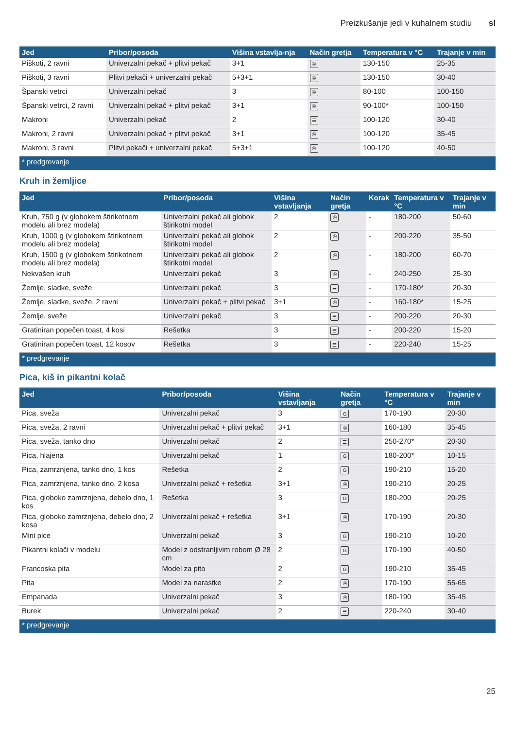Preizkušanje jedi v kuhalnem studiu sl
| Jed | Pribor/posoda | Višina vstavlja-nja | Način gretja | Temperatura v °C | Trajanje v min |
| --- | --- | --- | --- | --- | --- |
| Piškoti, 2 ravni | Univerzalni pekač + plitvi pekač | 3+1 | ✇ | 130-150 | 25-35 |
| Piškoti, 3 ravni | Plitvi pekači + univerzalni pekač | 5+3+1 | ✇ | 130-150 | 30-40 |
| Španski vetrci | Univerzalni pekač | 3 | ✇ | 80-100 | 100-150 |
| Španski vetrci, 2 ravni | Univerzalni pekač + plitvi pekač | 3+1 | ✇ | 90-100* | 100-150 |
| Makroni | Univerzalni pekač | 2 | ☰ | 100-120 | 30-40 |
| Makroni, 2 ravni | Univerzalni pekač + plitvi pekač | 3+1 | ✇ | 100-120 | 35-45 |
| Makroni, 3 ravni | Plitvi pekači + univerzalni pekač | 5+3+1 | ✇ | 100-120 | 40-50 |
| * predgrevanje | | | | | |
Kruh in žemljice
| Jed | Pribor/posoda | Višina vstavljanja | Način gretja | Korak | Temperatura v °C | Trajanje v min |
| --- | --- | --- | --- | --- | --- | --- |
| Kruh, 750 g (v globokem štirikotnem modelu ali brez modela) | Univerzalni pekač ali globok štirikotni model | 2 | ✇ | - | 180-200 | 50-60 |
| Kruh, 1000 g (v globokem štirikotnem modelu ali brez modela) | Univerzalni pekač ali globok štirikotni model | 2 | ✇ | - | 200-220 | 35-50 |
| Kruh, 1500 g (v globokem štirikotnem modelu ali brez modela) | Univerzalni pekač ali globok štirikotni model | 2 | ✇ | - | 180-200 | 60-70 |
| Nekvašen kruh | Univerzalni pekač | 3 | ✇ | - | 240-250 | 25-30 |
| Žemlje, sladke, sveže | Univerzalni pekač | 3 | ☰ | - | 170-180* | 20-30 |
| Žemlje, sladke, sveže, 2 ravni | Univerzalni pekač + plitvi pekač | 3+1 | ✇ | - | 160-180* | 15-25 |
| Žemlje, sveže | Univerzalni pekač | 3 | ☰ | - | 200-220 | 20-30 |
| Gratiniran popečen toast, 4 kosi | Rešetka | 3 | ☰ | - | 200-220 | 15-20 |
| Gratiniran popečen toast, 12 kosov | Rešetka | 3 | ☰ | - | 220-240 | 15-25 |
| * predgrevanje | | | | | | |
Pica, kiš in pikantni kolač
| Jed | Pribor/posoda | Višina vstavljanja | Način gretja | Temperatura v °C | Trajanje v min |
| --- | --- | --- | --- | --- | --- |
| Pica, sveža | Univerzalni pekač | 3 | G | 170-190 | 20-30 |
| Pica, sveža, 2 ravni | Univerzalni pekač + plitvi pekač | 3+1 | ✇ | 160-180 | 35-45 |
| Pica, sveža, tanko dno | Univerzalni pekač | 2 | ☰ | 250-270* | 20-30 |
| Pica, hlajena | Univerzalni pekač | 1 | G | 180-200* | 10-15 |
| Pica, zamrznjena, tanko dno, 1 kos | Rešetka | 2 | G | 190-210 | 15-20 |
| Pica, zamrznjena, tanko dno, 2 kosa | Univerzalni pekač + rešetka | 3+1 | ✇ | 190-210 | 20-25 |
| Pica, globoko zamrznjena, debelo dno, 1 kos | Rešetka | 3 | G | 180-200 | 20-25 |
| Pica, globoko zamrznjena, debelo dno, 2 kosa | Univerzalni pekač + rešetka | 3+1 | ✇ | 170-190 | 20-30 |
| Mini pice | Univerzalni pekač | 3 | G | 190-210 | 10-20 |
| Pikantni kolači v modelu | Model z odstranljivim robom Ø 28 cm | 2 | G | 170-190 | 40-50 |
| Francoska pita | Model za pito | 2 | G | 190-210 | 35-45 |
| Pita | Model za narastke | 2 | ✇ | 170-190 | 55-65 |
| Empanada | Univerzalni pekač | 3 | ✇ | 180-190 | 35-45 |
| Burek | Univerzalni pekač | 2 | ☰ | 220-240 | 30-40 |
| * predgrevanje | | | | | |
25